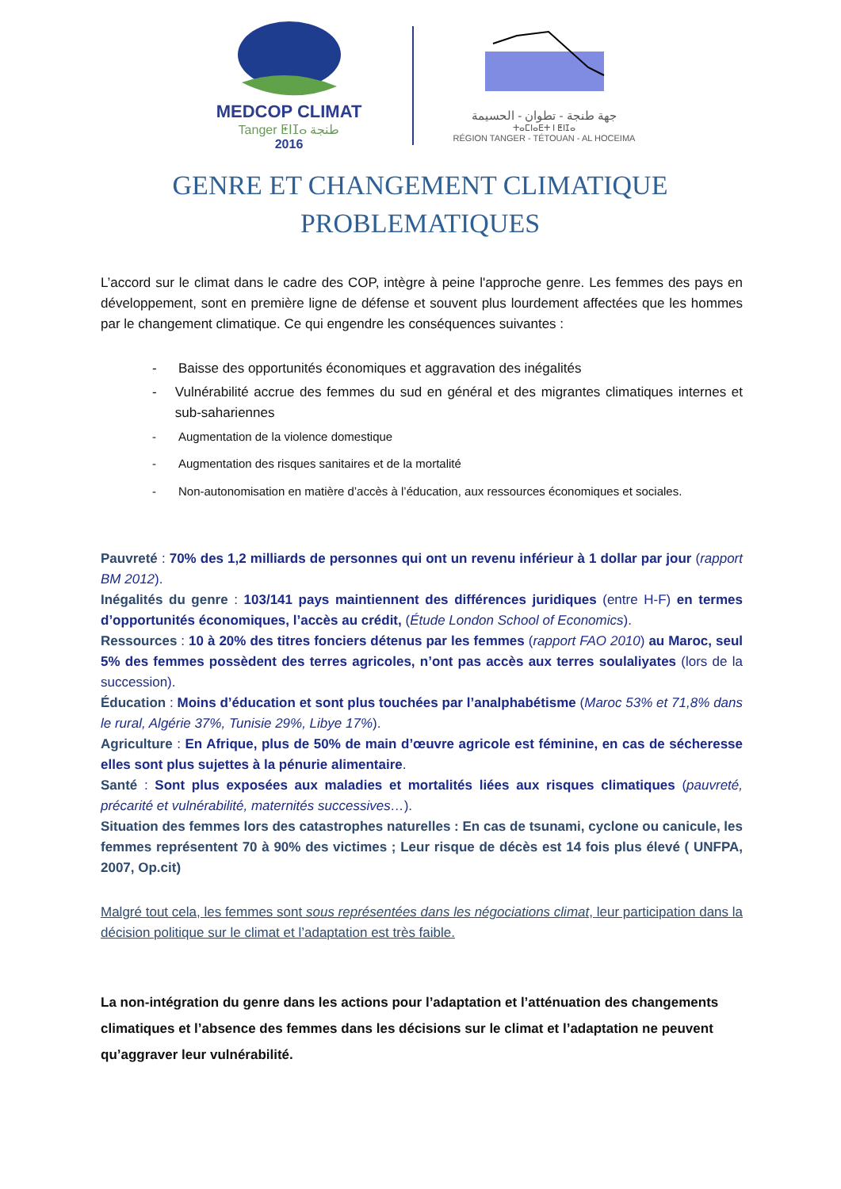MEDCOP CLIMAT
Tanger ⵟⵏⵊⴰ طنجة
2016
جهة طنجة - تطوان - الحسيمة
ⵜⴰⵎⵏⴰⴹⵜ ⵏ ⵟⵏⵊⴰ
RÉGION TANGER - TÉTOUAN - AL HOCEIMA
GENRE ET CHANGEMENT CLIMATIQUE
PROBLEMATIQUES
L’accord sur le climat dans le cadre des COP, intègre à peine l'approche genre. Les femmes des pays en développement, sont en première ligne de défense et souvent plus lourdement affectées que les hommes par le changement climatique. Ce qui engendre les conséquences suivantes :
- Baisse des opportunités économiques et aggravation des inégalités
- Vulnérabilité accrue des femmes du sud en général et des migrantes climatiques internes et sub-sahariennes
- Augmentation de la violence domestique
- Augmentation des risques sanitaires et de la mortalité
- Non-autonomisation en matière d’accès à l’éducation, aux ressources économiques et sociales.
Pauvreté : 70% des 1,2 milliards de personnes qui ont un revenu inférieur à 1 dollar par jour (rapport BM 2012).
Inégalités du genre : 103/141 pays maintiennent des différences juridiques (entre H-F) en termes d’opportunités économiques, l’accès au crédit, (Étude London School of Economics).
Ressources : 10 à 20% des titres fonciers détenus par les femmes (rapport FAO 2010) au Maroc, seul 5% des femmes possèdent des terres agricoles, n’ont pas accès aux terres soulaliyates (lors de la succession).
Éducation : Moins d’éducation et sont plus touchées par l’analphabétisme (Maroc 53% et 71,8% dans le rural, Algérie 37%, Tunisie 29%, Libye 17%).
Agriculture : En Afrique, plus de 50% de main d’œuvre agricole est féminine, en cas de sécheresse elles sont plus sujettes à la pénurie alimentaire.
Santé : Sont plus exposées aux maladies et mortalités liées aux risques climatiques (pauvreté, précarité et vulnérabilité, maternités successives…).
Situation des femmes lors des catastrophes naturelles : En cas de tsunami, cyclone ou canicule, les femmes représentent 70 à 90% des victimes ; Leur risque de décès est 14 fois plus élevé ( UNFPA, 2007, Op.cit)
Malgré tout cela, les femmes sont sous représentées dans les négociations climat, leur participation dans la décision politique sur le climat et l’adaptation est très faible.
La non-intégration du genre dans les actions pour l’adaptation et l’atténuation des changements climatiques et l’absence des femmes dans les décisions sur le climat et l’adaptation ne peuvent qu’aggraver leur vulnérabilité.